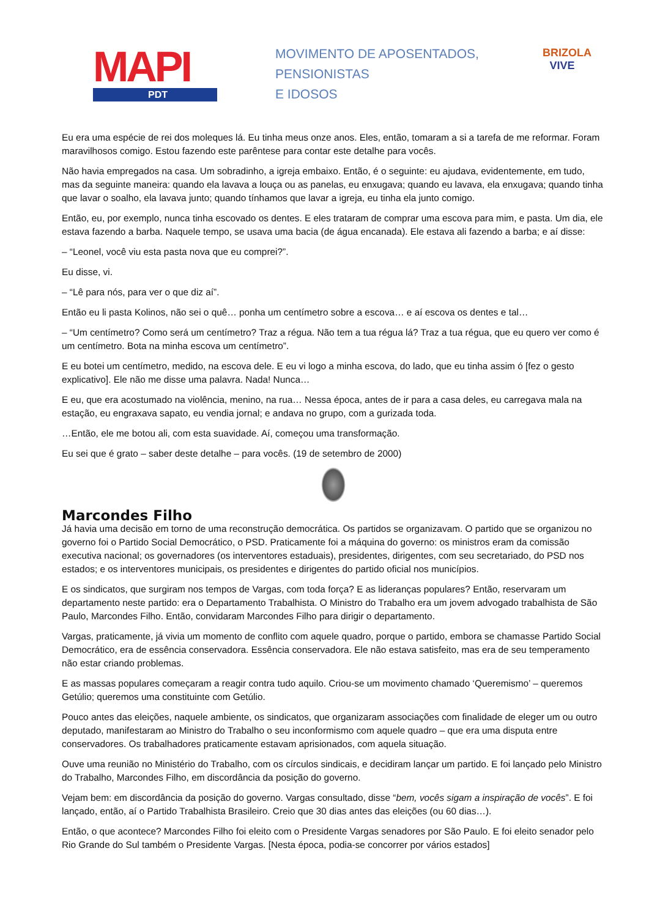MAPI
PDT
MOVIMENTO DE APOSENTADOS,
PENSIONISTAS
E IDOSOS
BRIZOLA
VIVE
Eu era uma espécie de rei dos moleques lá. Eu tinha meus onze anos. Eles, então, tomaram a si a tarefa de me reformar. Foram maravilhosos comigo. Estou fazendo este parêntese para contar este detalhe para vocês.
Não havia empregados na casa. Um sobradinho, a igreja embaixo. Então, é o seguinte: eu ajudava, evidentemente, em tudo, mas da seguinte maneira: quando ela lavava a louça ou as panelas, eu enxugava; quando eu lavava, ela enxugava; quando tinha que lavar o soalho, ela lavava junto; quando tínhamos que lavar a igreja, eu tinha ela junto comigo.
Então, eu, por exemplo, nunca tinha escovado os dentes. E eles trataram de comprar uma escova para mim, e pasta. Um dia, ele estava fazendo a barba. Naquele tempo, se usava uma bacia (de água encanada). Ele estava ali fazendo a barba; e aí disse:
– “Leonel, você viu esta pasta nova que eu comprei?”.
Eu disse, vi.
– “Lê para nós, para ver o que diz aí”.
Então eu li pasta Kolinos, não sei o quê… ponha um centímetro sobre a escova… e aí escova os dentes e tal…
– “Um centímetro? Como será um centímetro? Traz a régua. Não tem a tua régua lá? Traz a tua régua, que eu quero ver como é um centímetro. Bota na minha escova um centímetro”.
E eu botei um centímetro, medido, na escova dele. E eu vi logo a minha escova, do lado, que eu tinha assim ó [fez o gesto explicativo]. Ele não me disse uma palavra. Nada! Nunca…
E eu, que era acostumado na violência, menino, na rua… Nessa época, antes de ir para a casa deles, eu carregava mala na estação, eu engraxava sapato, eu vendia jornal; e andava no grupo, com a gurizada toda.
…Então, ele me botou ali, com esta suavidade. Aí, começou uma transformação.
Eu sei que é grato – saber deste detalhe – para vocês. (19 de setembro de 2000)
Marcondes Filho
Já havia uma decisão em torno de uma reconstrução democrática. Os partidos se organizavam. O partido que se organizou no governo foi o Partido Social Democrático, o PSD. Praticamente foi a máquina do governo: os ministros eram da comissão executiva nacional; os governadores (os interventores estaduais), presidentes, dirigentes, com seu secretariado, do PSD nos estados; e os interventores municipais, os presidentes e dirigentes do partido oficial nos municípios.
E os sindicatos, que surgiram nos tempos de Vargas, com toda força? E as lideranças populares? Então, reservaram um departamento neste partido: era o Departamento Trabalhista. O Ministro do Trabalho era um jovem advogado trabalhista de São Paulo, Marcondes Filho. Então, convidaram Marcondes Filho para dirigir o departamento.
Vargas, praticamente, já vivia um momento de conflito com aquele quadro, porque o partido, embora se chamasse Partido Social Democrático, era de essência conservadora. Essência conservadora. Ele não estava satisfeito, mas era de seu temperamento não estar criando problemas.
E as massas populares começaram a reagir contra tudo aquilo. Criou-se um movimento chamado ‘Queremismo’ – queremos Getúlio; queremos uma constituinte com Getúlio.
Pouco antes das eleições, naquele ambiente, os sindicatos, que organizaram associações com finalidade de eleger um ou outro deputado, manifestaram ao Ministro do Trabalho o seu inconformismo com aquele quadro – que era uma disputa entre conservadores. Os trabalhadores praticamente estavam aprisionados, com aquela situação.
Ouve uma reunião no Ministério do Trabalho, com os círculos sindicais, e decidiram lançar um partido. E foi lançado pelo Ministro do Trabalho, Marcondes Filho, em discordância da posição do governo.
Vejam bem: em discordância da posição do governo. Vargas consultado, disse “bem, vocês sigam a inspiração de vocês”. E foi lançado, então, aí o Partido Trabalhista Brasileiro. Creio que 30 dias antes das eleições (ou 60 dias…).
Então, o que acontece? Marcondes Filho foi eleito com o Presidente Vargas senadores por São Paulo. E foi eleito senador pelo Rio Grande do Sul também o Presidente Vargas. [Nesta época, podia-se concorrer por vários estados]